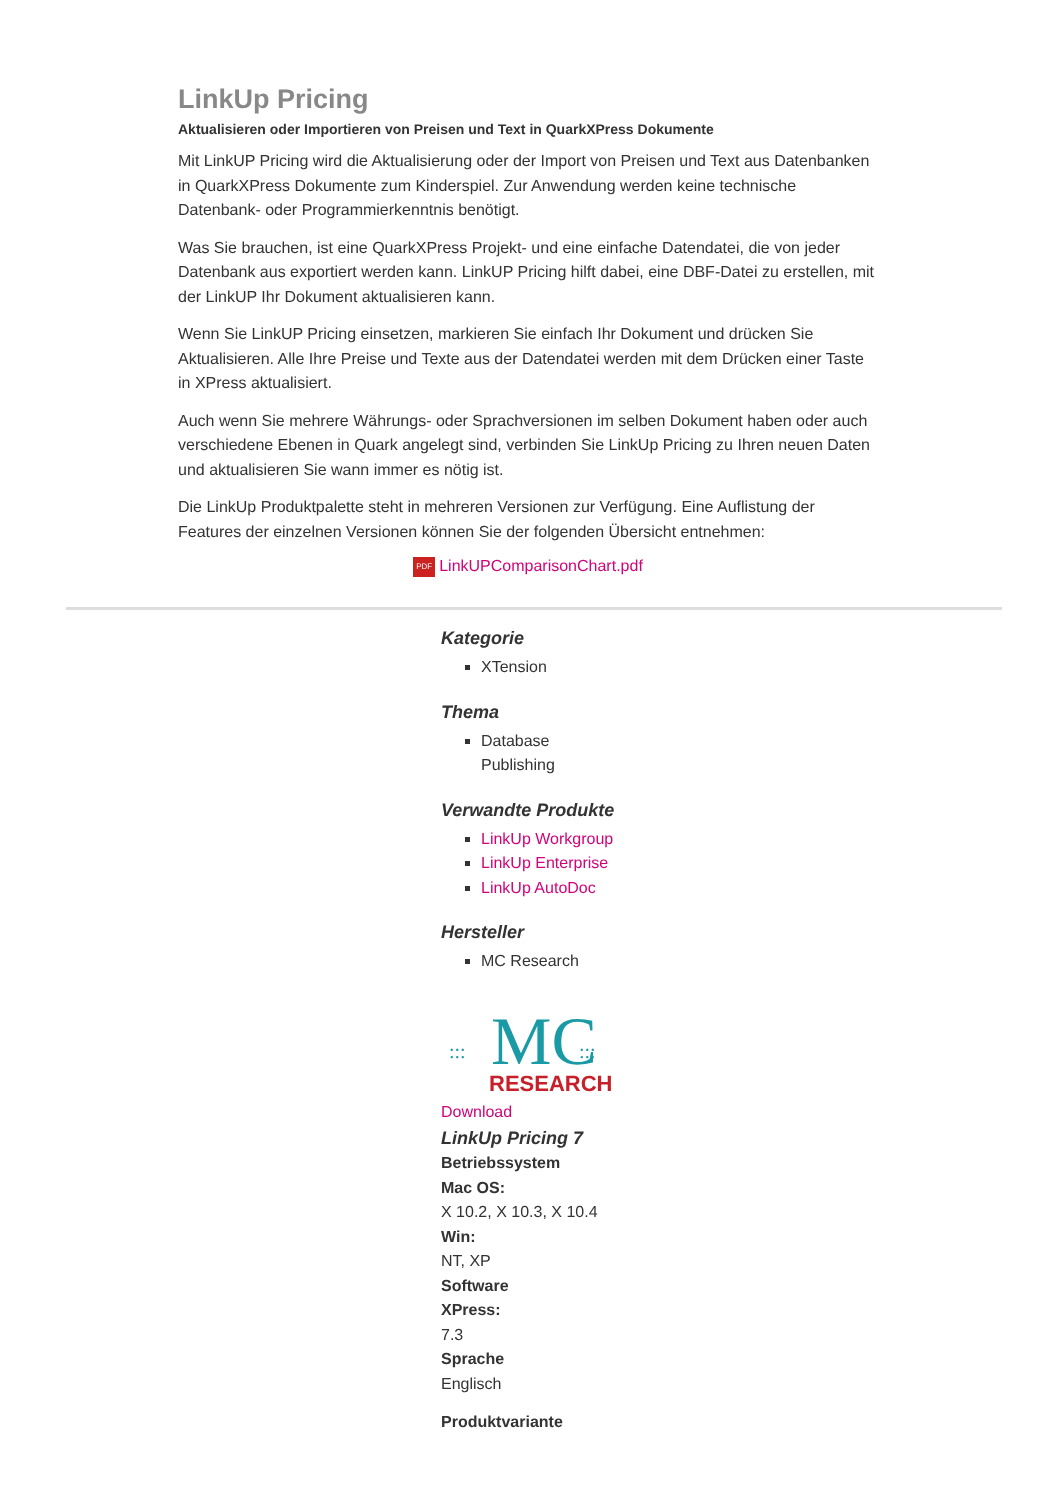LinkUp Pricing
Aktualisieren oder Importieren von Preisen und Text in QuarkXPress Dokumente
Mit LinkUP Pricing wird die Aktualisierung oder der Import von Preisen und Text aus Datenbanken in QuarkXPress Dokumente zum Kinderspiel. Zur Anwendung werden keine technische Datenbank- oder Programmierkenntnis benötigt.
Was Sie brauchen, ist eine QuarkXPress Projekt- und eine einfache Datendatei, die von jeder Datenbank aus exportiert werden kann. LinkUP Pricing hilft dabei, eine DBF-Datei zu erstellen, mit der LinkUP Ihr Dokument aktualisieren kann.
Wenn Sie LinkUP Pricing einsetzen, markieren Sie einfach Ihr Dokument und drücken Sie Aktualisieren. Alle Ihre Preise und Texte aus der Datendatei werden mit dem Drücken einer Taste in XPress aktualisiert.
Auch wenn Sie mehrere Währungs- oder Sprachversionen im selben Dokument haben oder auch verschiedene Ebenen in Quark angelegt sind, verbinden Sie LinkUp Pricing zu Ihren neuen Daten und aktualisieren Sie wann immer es nötig ist.
Die LinkUp Produktpalette steht in mehreren Versionen zur Verfügung. Eine Auflistung der Features der einzelnen Versionen können Sie der folgenden Übersicht entnehmen:
PDF LinkUPComparisonChart.pdf
Kategorie
XTension
Thema
Database
Publishing
Verwandte Produkte
LinkUp Workgroup
LinkUp Enterprise
LinkUp AutoDoc
Hersteller
MC Research
:::
MC
:::
RESEARCH
Download
LinkUp Pricing 7
Betriebssystem
Mac OS:
X 10.2, X 10.3, X 10.4
Win:
NT, XP
Software
XPress:
7.3
Sprache
Englisch
Produktvariante